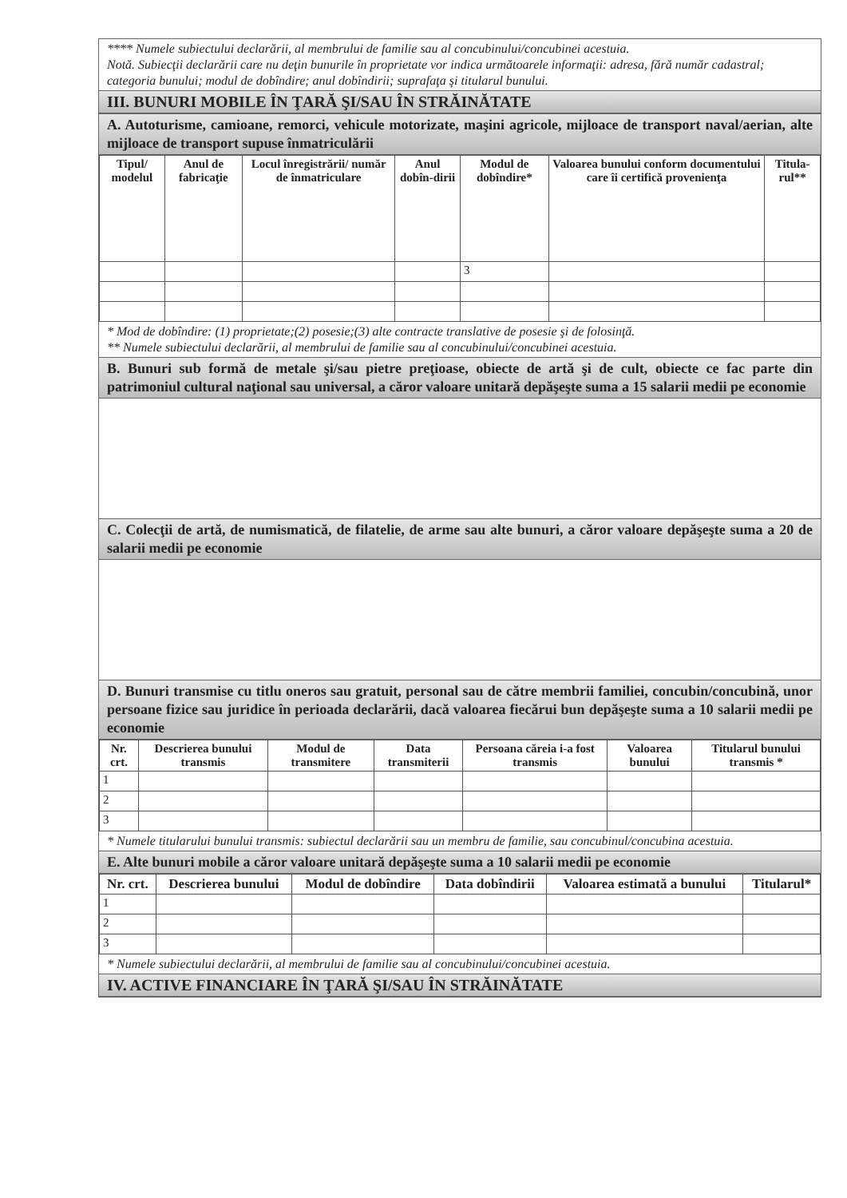**** Numele subiectului declarării, al membrului de familie sau al concubinului/concubinei acestuia.
Notă. Subiecţii declarării care nu deţin bunurile în proprietate vor indica următoarele informaţii: adresa, fără număr cadastral; categoria bunului; modul de dobîndire; anul dobîndirii; suprafaţa şi titularul bunului.
III. BUNURI MOBILE ÎN ŢARĂ ŞI/SAU ÎN STRĂINĂTATE
A. Autoturisme, camioane, remorci, vehicule motorizate, maşini agricole, mijloace de transport naval/aerian, alte mijloace de transport supuse înmatriculării
| Tipul/ modelul | Anul de fabricaţie | Locul înregistrării/ număr de înmatriculare | Anul dobîn-dirii | Modul de dobîndire* | Valoarea bunului conform documentului care îi certifică provenienţa | Titula-rul** |
| --- | --- | --- | --- | --- | --- | --- |
| | | | | 3 | | |
* Mod de dobîndire: (1) proprietate;(2) posesie;(3) alte contracte translative de posesie şi de folosinţă.
** Numele subiectului declarării, al membrului de familie sau al concubinului/concubinei acestuia.
B. Bunuri sub formă de metale şi/sau pietre preţioase, obiecte de artă şi de cult, obiecte ce fac parte din patrimoniul cultural naţional sau universal, a căror valoare unitară depăşeşte suma a 15 salarii medii pe economie
C. Colecţii de artă, de numismatică, de filatelie, de arme sau alte bunuri, a căror valoare depăşeşte suma a 20 de salarii medii pe economie
D. Bunuri transmise cu titlu oneros sau gratuit, personal sau de către membrii familiei, concubin/concubină, unor persoane fizice sau juridice în perioada declarării, dacă valoarea fiecărui bun depăşeşte suma a 10 salarii medii pe economie
| Nr. crt. | Descrierea bunului transmis | Modul de transmitere | Data transmiterii | Persoana căreia i-a fost transmis | Valoarea bunului | Titularul bunului transmis * |
| --- | --- | --- | --- | --- | --- | --- |
| 1 | | | | | | |
| 2 | | | | | | |
| 3 | | | | | | |
* Numele titularului bunului transmis: subiectul declarării sau un membru de familie, sau concubinul/concubina acestuia.
E. Alte bunuri mobile a căror valoare unitară depăşeşte suma a 10 salarii medii pe economie
| Nr. crt. | Descrierea bunului | Modul de dobîndire | Data dobîndirii | Valoarea estimată a bunului | Titularul* |
| --- | --- | --- | --- | --- | --- |
| 1 | | | | | |
| 2 | | | | | |
| 3 | | | | | |
* Numele subiectului declarării, al membrului de familie sau al concubinului/concubinei acestuia.
IV. ACTIVE FINANCIARE ÎN ŢARĂ ŞI/SAU ÎN STRĂINĂTATE